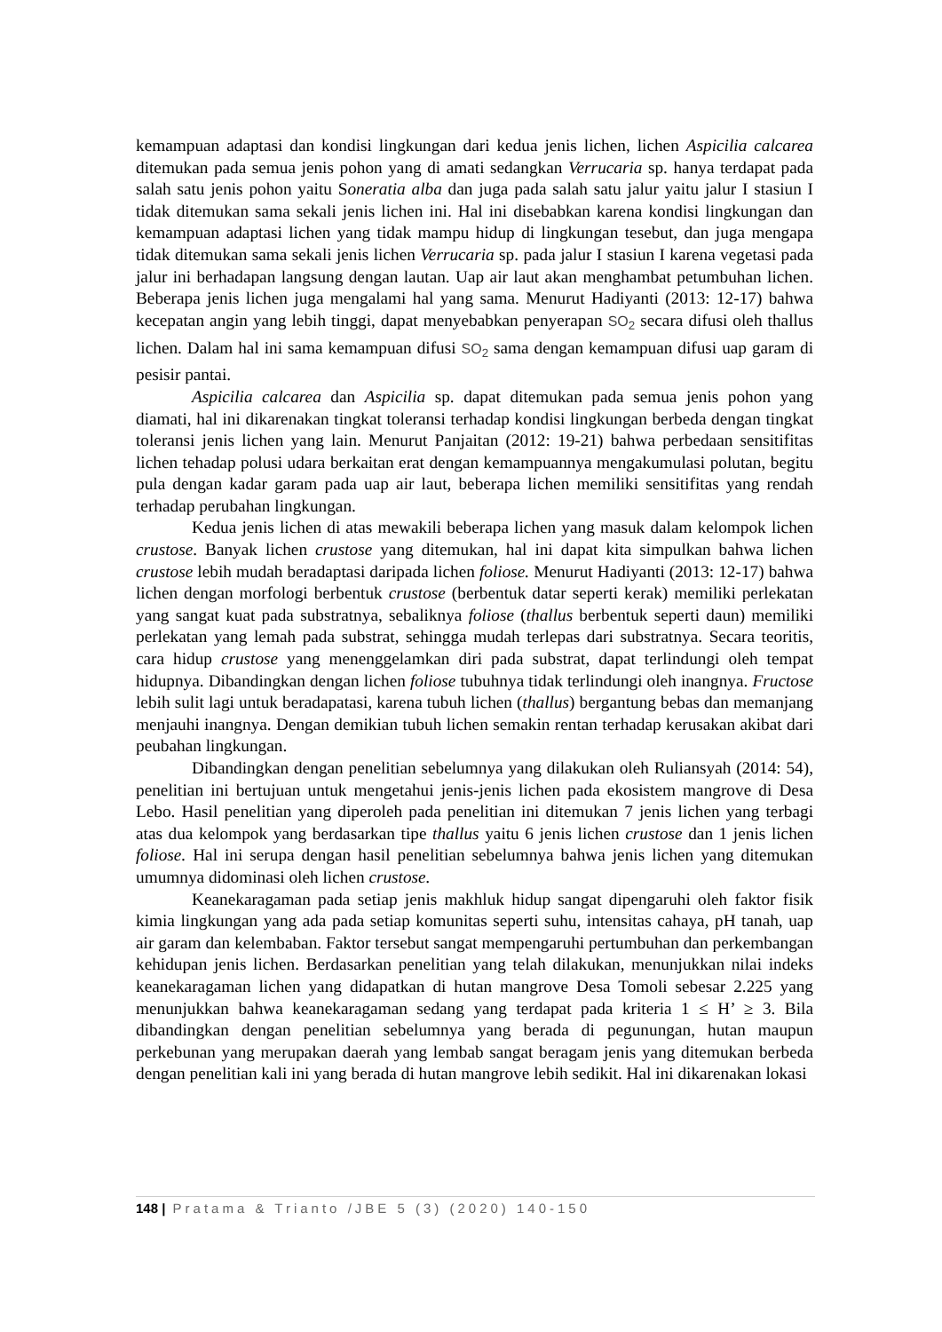kemampuan adaptasi dan kondisi lingkungan dari kedua jenis lichen, lichen Aspicilia calcarea ditemukan pada semua jenis pohon yang di amati sedangkan Verrucaria sp. hanya terdapat pada salah satu jenis pohon yaitu Soneratia alba dan juga pada salah satu jalur yaitu jalur I stasiun I tidak ditemukan sama sekali jenis lichen ini. Hal ini disebabkan karena kondisi lingkungan dan kemampuan adaptasi lichen yang tidak mampu hidup di lingkungan tesebut, dan juga mengapa tidak ditemukan sama sekali jenis lichen Verrucaria sp. pada jalur I stasiun I karena vegetasi pada jalur ini berhadapan langsung dengan lautan. Uap air laut akan menghambat petumbuhan lichen. Beberapa jenis lichen juga mengalami hal yang sama. Menurut Hadiyanti (2013: 12-17) bahwa kecepatan angin yang lebih tinggi, dapat menyebabkan penyerapan SO<sub>2</sub> secara difusi oleh thallus lichen. Dalam hal ini sama kemampuan difusi SO<sub>2</sub> sama dengan kemampuan difusi uap garam di pesisir pantai.
Aspicilia calcarea dan Aspicilia sp. dapat ditemukan pada semua jenis pohon yang diamati, hal ini dikarenakan tingkat toleransi terhadap kondisi lingkungan berbeda dengan tingkat toleransi jenis lichen yang lain. Menurut Panjaitan (2012: 19-21) bahwa perbedaan sensitifitas lichen tehadap polusi udara berkaitan erat dengan kemampuannya mengakumulasi polutan, begitu pula dengan kadar garam pada uap air laut, beberapa lichen memiliki sensitifitas yang rendah terhadap perubahan lingkungan.
Kedua jenis lichen di atas mewakili beberapa lichen yang masuk dalam kelompok lichen crustose. Banyak lichen crustose yang ditemukan, hal ini dapat kita simpulkan bahwa lichen crustose lebih mudah beradaptasi daripada lichen foliose. Menurut Hadiyanti (2013: 12-17) bahwa lichen dengan morfologi berbentuk crustose (berbentuk datar seperti kerak) memiliki perlekatan yang sangat kuat pada substratnya, sebaliknya foliose (thallus berbentuk seperti daun) memiliki perlekatan yang lemah pada substrat, sehingga mudah terlepas dari substratnya. Secara teoritis, cara hidup crustose yang menenggelamkan diri pada substrat, dapat terlindungi oleh tempat hidupnya. Dibandingkan dengan lichen foliose tubuhnya tidak terlindungi oleh inangnya. Fructose lebih sulit lagi untuk beradapatasi, karena tubuh lichen (thallus) bergantung bebas dan memanjang menjauhi inangnya. Dengan demikian tubuh lichen semakin rentan terhadap kerusakan akibat dari peubahan lingkungan.
Dibandingkan dengan penelitian sebelumnya yang dilakukan oleh Ruliansyah (2014: 54), penelitian ini bertujuan untuk mengetahui jenis-jenis lichen pada ekosistem mangrove di Desa Lebo. Hasil penelitian yang diperoleh pada penelitian ini ditemukan 7 jenis lichen yang terbagi atas dua kelompok yang berdasarkan tipe thallus yaitu 6 jenis lichen crustose dan 1 jenis lichen foliose. Hal ini serupa dengan hasil penelitian sebelumnya bahwa jenis lichen yang ditemukan umumnya didominasi oleh lichen crustose.
Keanekaragaman pada setiap jenis makhluk hidup sangat dipengaruhi oleh faktor fisik kimia lingkungan yang ada pada setiap komunitas seperti suhu, intensitas cahaya, pH tanah, uap air garam dan kelembaban. Faktor tersebut sangat mempengaruhi pertumbuhan dan perkembangan kehidupan jenis lichen. Berdasarkan penelitian yang telah dilakukan, menunjukkan nilai indeks keanekaragaman lichen yang didapatkan di hutan mangrove Desa Tomoli sebesar 2.225 yang menunjukkan bahwa keanekaragaman sedang yang terdapat pada kriteria 1 ≤ H’ ≥ 3. Bila dibandingkan dengan penelitian sebelumnya yang berada di pegunungan, hutan maupun perkebunan yang merupakan daerah yang lembab sangat beragam jenis yang ditemukan berbeda dengan penelitian kali ini yang berada di hutan mangrove lebih sedikit. Hal ini dikarenakan lokasi
148 | Pratama & Trianto /JBE 5 (3) (2020) 140-150